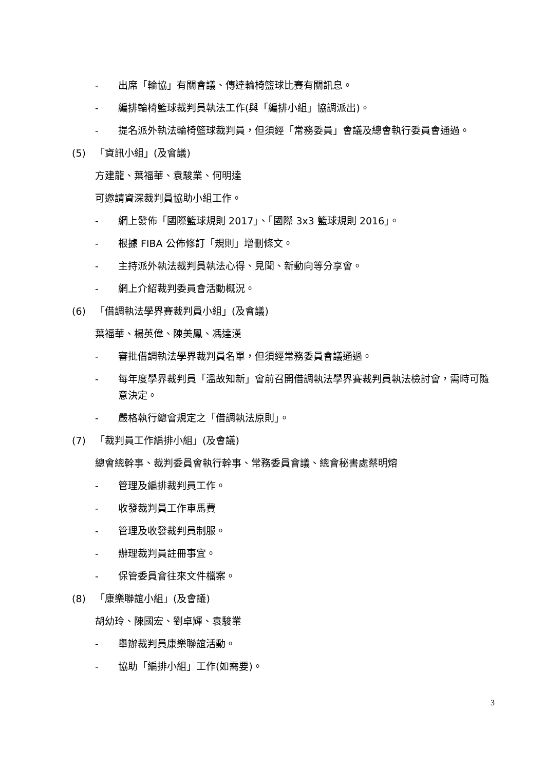- 出席「輪協」有關會議、傳達輪椅籃球比賽有關訊息。
- 編排輪椅籃球裁判員執法工作(與「編排小組」協調派出)。
- 提名派外執法輪椅籃球裁判員，但須經「常務委員」會議及總會執行委員會通過。
(5) 「資訊小組」(及會議)
方建龍、葉福華、袁駿業、何明達
可邀請資深裁判員協助小組工作。
- 網上發佈「國際籃球規則 2017」、「國際 3x3 籃球規則 2016」。
- 根據 FIBA 公佈修訂「規則」增刪條文。
- 主持派外執法裁判員執法心得、見聞、新動向等分享會。
- 網上介紹裁判委員會活動概況。
(6) 「借調執法學界賽裁判員小組」(及會議)
葉福華、楊英偉、陳美鳳、馮達漢
- 審批借調執法學界裁判員名單，但須經常務委員會議通過。
- 每年度學界裁判員「溫故知新」會前召開借調執法學界賽裁判員執法檢討會，需時可隨意決定。
- 嚴格執行總會規定之「借調執法原則」。
(7) 「裁判員工作編排小組」(及會議)
總會總幹事、裁判委員會執行幹事、常務委員會議、總會秘書處蔡明熔
- 管理及編排裁判員工作。
- 收發裁判員工作車馬費
- 管理及收發裁判員制服。
- 辦理裁判員註冊事宜。
- 保管委員會往來文件檔案。
(8) 「康樂聯誼小組」(及會議)
胡幼玲、陳國宏、劉卓輝、袁駿業
- 舉辦裁判員康樂聯誼活動。
- 協助「編排小組」工作(如需要)。
3